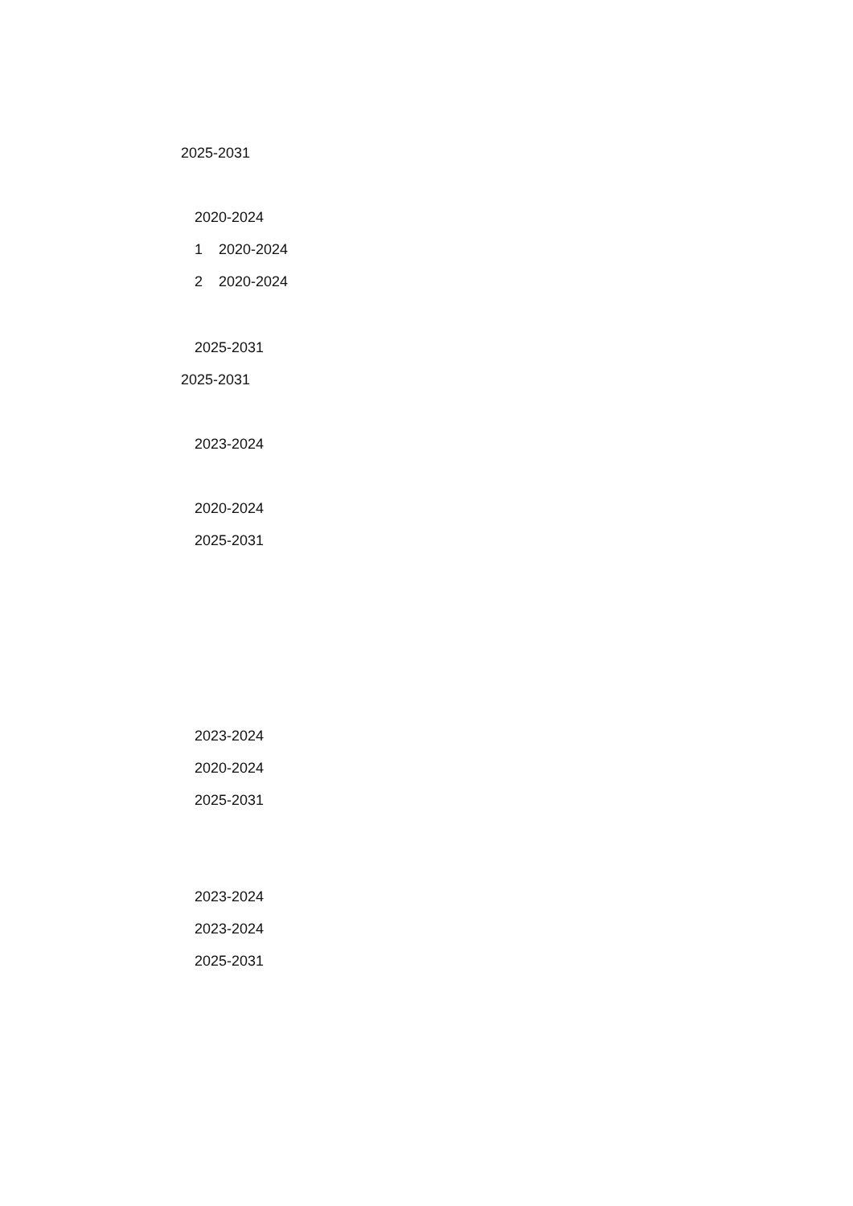2025-2031
2020-2024
1 2020-2024
2 2020-2024
2025-2031
2025-2031
2023-2024
2020-2024
2025-2031
2023-2024
2020-2024
2025-2031
2023-2024
2023-2024
2025-2031